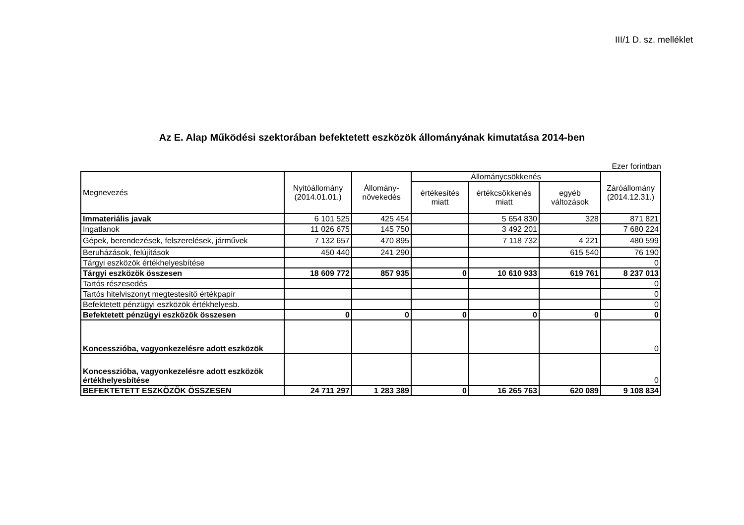III/1 D. sz. melléklet
Az E. Alap Működési szektorában befektetett eszközök állományának kimutatása 2014-ben
Ezer forintban
| Megnevezés | Nyitóállomány (2014.01.01.) | Állomány-növekedés | Állománycsökkenés | | | Záróállomány (2014.12.31.) |
| --- | --- | --- | --- | --- | --- | --- |
| | | | értékesítés miatt | értékcsökkenés miatt | egyéb változások | |
| Immateriális javak | 6 101 525 | 425 454 | | 5 654 830 | 328 | 871 821 |
| Ingatlanok | 11 026 675 | 145 750 | | 3 492 201 | | 7 680 224 |
| Gépek, berendezések, felszerelések, járművek | 7 132 657 | 470 895 | | 7 118 732 | 4 221 | 480 599 |
| Beruházások, felújítások | 450 440 | 241 290 | | | 615 540 | 76 190 |
| Tárgyi eszközök értékhelyesbítése | | | | | | 0 |
| Tárgyi eszközök összesen | 18 609 772 | 857 935 | 0 | 10 610 933 | 619 761 | 8 237 013 |
| Tartós részesedés | | | | | | 0 |
| Tartós hitelviszonyt megtestesítő értékpapír | | | | | | 0 |
| Befektetett pénzügyi eszközök értékhelyesb. | | | | | | 0 |
| Befektetett pénzügyi eszközök összesen | 0 | 0 | 0 | 0 | 0 | 0 |
| Koncesszióba, vagyonkezelésre adott eszközök | | | | | | 0 |
| Koncesszióba, vagyonkezelésre adott eszközök értékhelyesbítése | | | | | | 0 |
| BEFEKTETETT ESZKÖZÖK ÖSSZESEN | 24 711 297 | 1 283 389 | 0 | 16 265 763 | 620 089 | 9 108 834 |